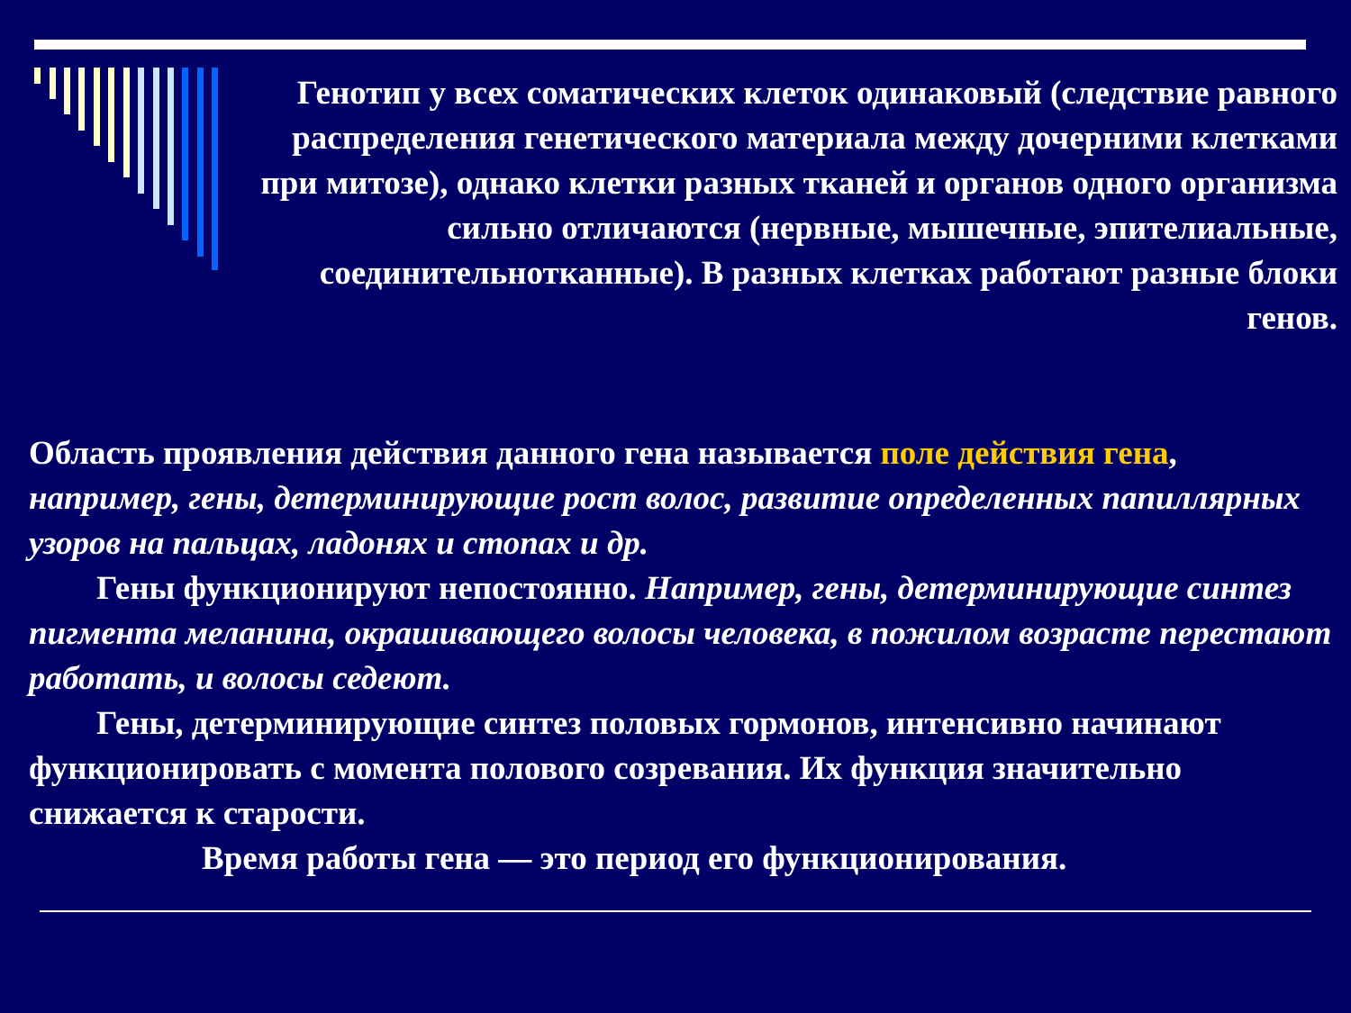Генотип у всех соматических клеток одинаковый (следствие равного распределения генетического материала между дочерними клетками при митозе), однако клетки разных тканей и органов одного организма сильно отличаются (нервные, мышечные, эпителиальные, соединительнотканные). В разных клетках работают разные блоки генов.
Область проявления действия данного гена называется поле действия гена, например, гены, детерминирующие рост волос, развитие определенных папиллярных узоров на пальцах, ладонях и стопах и др.
Гены функционируют непостоянно. Например, гены, детерминирующие синтез пигмента меланина, окрашивающего волосы человека, в пожилом возрасте перестают работать, и волосы седеют.
Гены, детерминирующие синтез половых гормонов, интенсивно начинают функционировать с момента полового созревания. Их функция значительно снижается к старости.
Время работы гена — это период его функционирования.